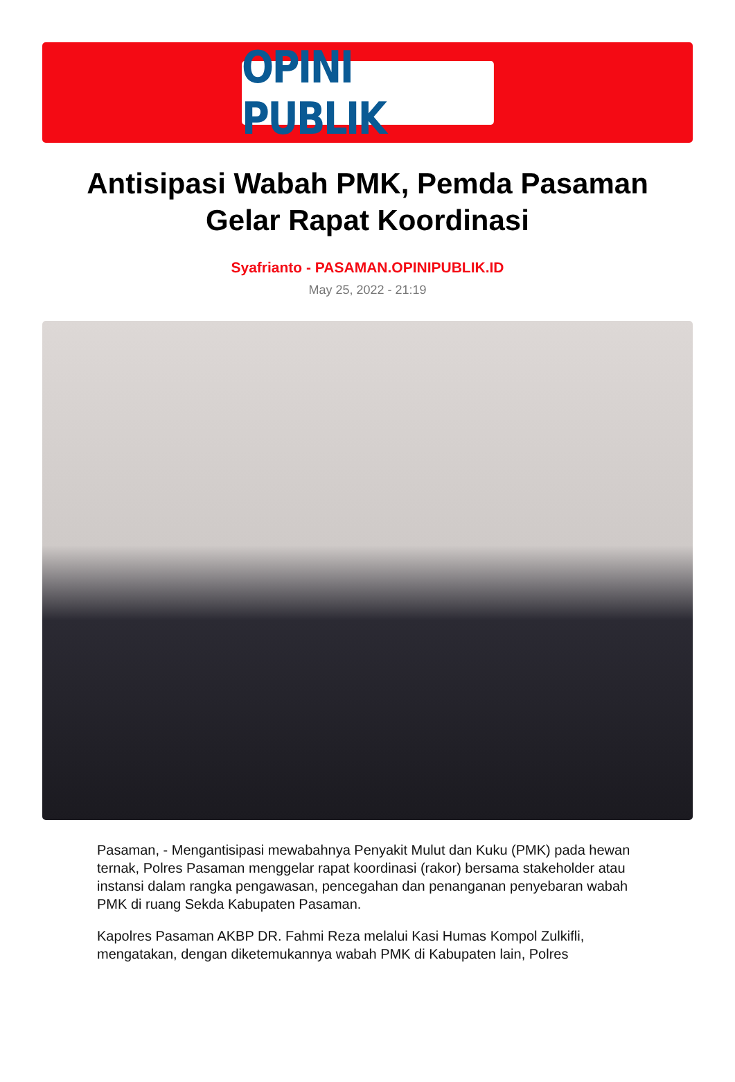OPINI PUBLIK
Antisipasi Wabah PMK, Pemda Pasaman Gelar Rapat Koordinasi
Syafrianto - PASAMAN.OPINIPUBLIK.ID
May 25, 2022 - 21:19
Pasaman, - Mengantisipasi mewabahnya Penyakit Mulut dan Kuku (PMK) pada hewan ternak, Polres Pasaman menggelar rapat koordinasi (rakor) bersama stakeholder atau instansi dalam rangka pengawasan, pencegahan dan penanganan penyebaran wabah PMK di ruang Sekda Kabupaten Pasaman.
Kapolres Pasaman AKBP DR. Fahmi Reza melalui Kasi Humas Kompol Zulkifli, mengatakan, dengan diketemukannya wabah PMK di Kabupaten lain, Polres